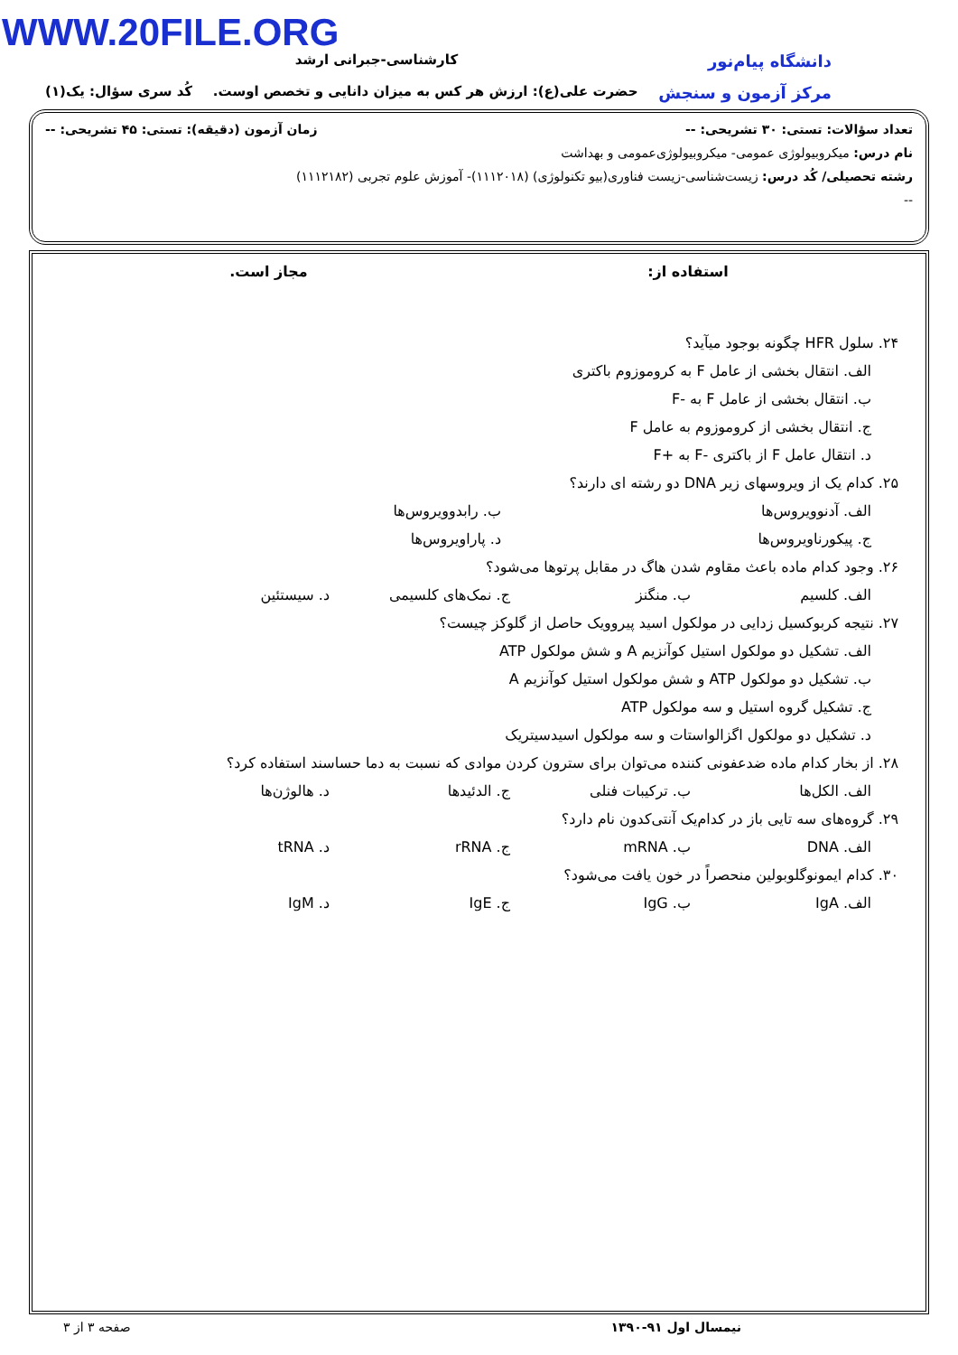WWW.20FILE.ORG
دانشگاه پیام‌نور
کارشناسی-جبرانی ارشد
مرکز آزمون و سنجش
حضرت علی(ع): ارزش هر کس به میزان دانایی و تخصص اوست. کُد سری سؤال: یک(۱)
تعداد سؤالات: تستی: ۳۰ تشریحی: -- زمان آزمون (دقیقه): تستی: ۴۵ تشریحی: --
نام درس: میکروبیولوژی عمومی- میکروبیولوژی‌عمومی و بهداشت
رشته تحصیلی/ کُد درس: زیست‌شناسی-زیست فناوری(بیو تکنولوژی) (۱۱۱۲۰۱۸)- آموزش علوم تجربی (۱۱۱۲۱۸۲)
--
استفاده از: مجاز است.
۲۴. سلول HFR چگونه بوجود میآید؟
الف. انتقال بخشی از عامل F به کروموزوم باکتری
ب. انتقال بخشی از عامل F به -F
ج. انتقال بخشی از کروموزوم به عامل F
د. انتقال عامل F از باکتری -F به +F
۲۵. کدام یک از ویروسهای زیر DNA دو رشته ای دارند؟
الف. آدنوویروس‌ها ب. رابدوویروس‌ها
ج. پیکورناویروس‌ها د. پاراویروس‌ها
۲۶. وجود کدام ماده باعث مقاوم شدن هاگ در مقابل پرتوها می‌شود؟
الف. کلسیم ب. منگنز ج. نمک‌های کلسیمی د. سیستئین
۲۷. نتیجه کربوکسیل زدایی در مولکول اسید پیروویک حاصل از گلوکز چیست؟
الف. تشکیل دو مولکول استیل کوآنزیم A و شش مولکول ATP
ب. تشکیل دو مولکول ATP و شش مولکول استیل کوآنزیم A
ج. تشکیل گروه استیل و سه مولکول ATP
د. تشکیل دو مولکول اگزالواستات و سه مولکول اسیدسیتریک
۲۸. از بخار کدام ماده ضدعفونی کننده می‌توان برای سترون کردن موادی که نسبت به دما حساسند استفاده کرد؟
الف. الکل‌ها ب. ترکیبات فنلی ج. الدئیدها د. هالوژن‌ها
۲۹. گروه‌های سه تایی باز در کدام‌یک آنتی‌کدون نام دارد؟
الف. DNA ب. mRNA ج. rRNA د. tRNA
۳۰. کدام ایمونوگلوبولین منحصراً در خون یافت می‌شود؟
الف. IgA ب. IgG ج. IgE د. IgM
نیمسال اول ۹۱-۱۳۹۰ صفحه ۳ از ۳